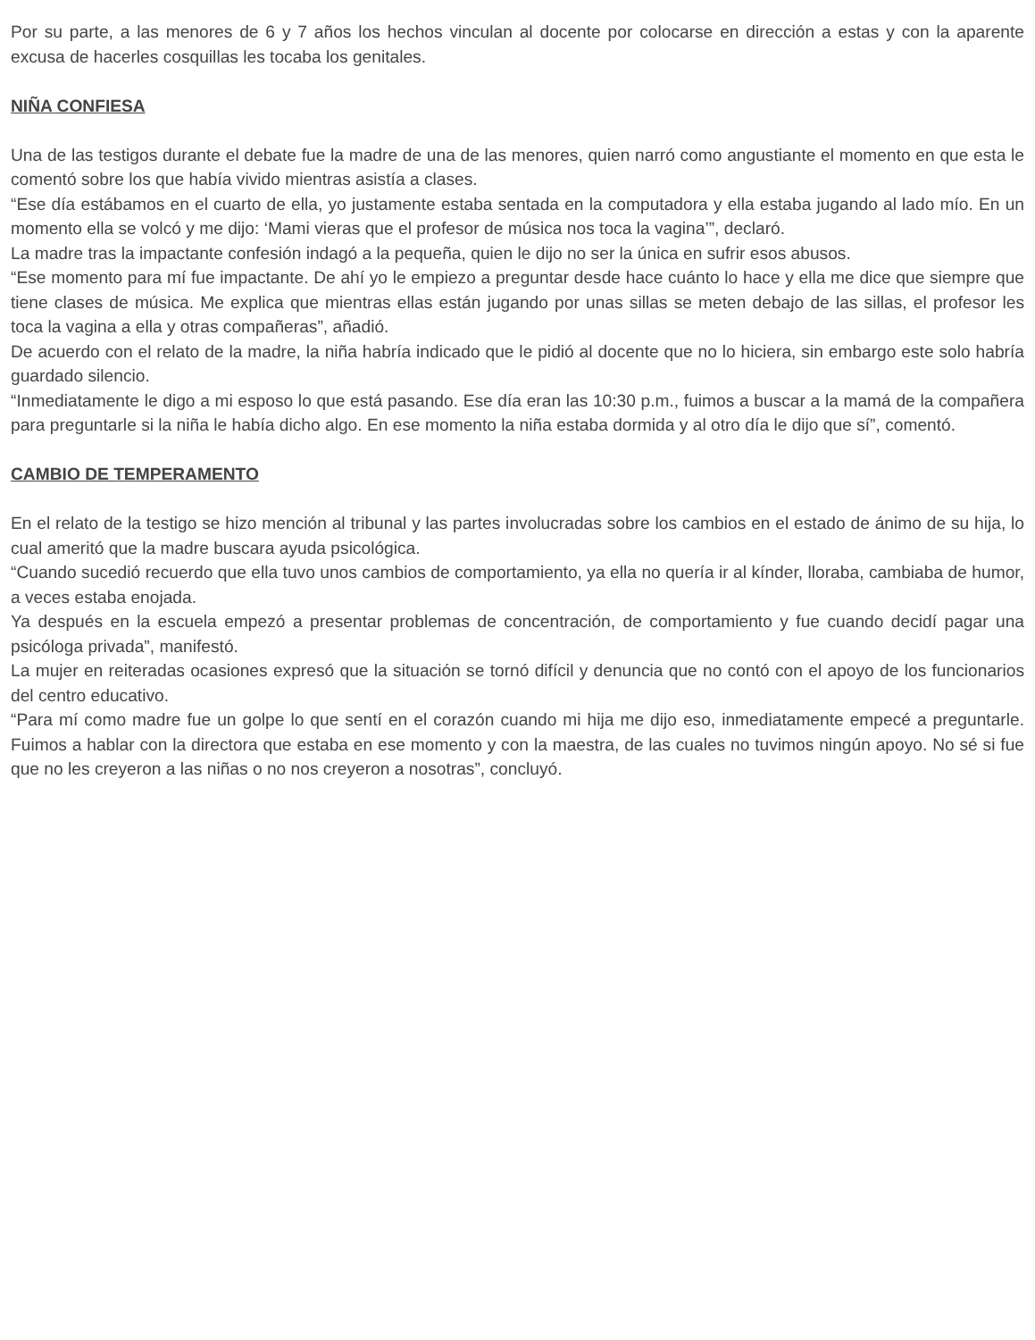Por su parte, a las menores de 6 y 7 años los hechos vinculan al docente por colocarse en dirección a estas y con la aparente excusa de hacerles cosquillas les tocaba los genitales.
NIÑA CONFIESA
Una de las testigos durante el debate fue la madre de una de las menores, quien narró como angustiante el momento en que esta le comentó sobre los que había vivido mientras asistía a clases.
“Ese día estábamos en el cuarto de ella, yo justamente estaba sentada en la computadora y ella estaba jugando al lado mío. En un momento ella se volcó y me dijo: ‘Mami vieras que el profesor de música nos toca la vagina’”, declaró.
La madre tras la impactante confesión indagó a la pequeña, quien le dijo no ser la única en sufrir esos abusos.
“Ese momento para mí fue impactante. De ahí yo le empiezo a preguntar desde hace cuánto lo hace y ella me dice que siempre que tiene clases de música. Me explica que mientras ellas están jugando por unas sillas se meten debajo de las sillas, el profesor les toca la vagina a ella y otras compañeras”, añadió.
De acuerdo con el relato de la madre, la niña habría indicado que le pidió al docente que no lo hiciera, sin embargo este solo habría guardado silencio.
“Inmediatamente le digo a mi esposo lo que está pasando. Ese día eran las 10:30 p.m., fuimos a buscar a la mamá de la compañera para preguntarle si la niña le había dicho algo. En ese momento la niña estaba dormida y al otro día le dijo que sí”, comentó.
CAMBIO DE TEMPERAMENTO
En el relato de la testigo se hizo mención al tribunal y las partes involucradas sobre los cambios en el estado de ánimo de su hija, lo cual ameritó que la madre buscara ayuda psicológica.
“Cuando sucedió recuerdo que ella tuvo unos cambios de comportamiento, ya ella no quería ir al kínder, lloraba, cambiaba de humor, a veces estaba enojada.
Ya después en la escuela empezó a presentar problemas de concentración, de comportamiento y fue cuando decidí pagar una psicóloga privada”, manifestó.
La mujer en reiteradas ocasiones expresó que la situación se tornó difícil y denuncia que no contó con el apoyo de los funcionarios del centro educativo.
“Para mí como madre fue un golpe lo que sentí en el corazón cuando mi hija me dijo eso, inmediatamente empecé a preguntarle. Fuimos a hablar con la directora que estaba en ese momento y con la maestra, de las cuales no tuvimos ningún apoyo. No sé si fue que no les creyeron a las niñas o no nos creyeron a nosotras”, concluyó.